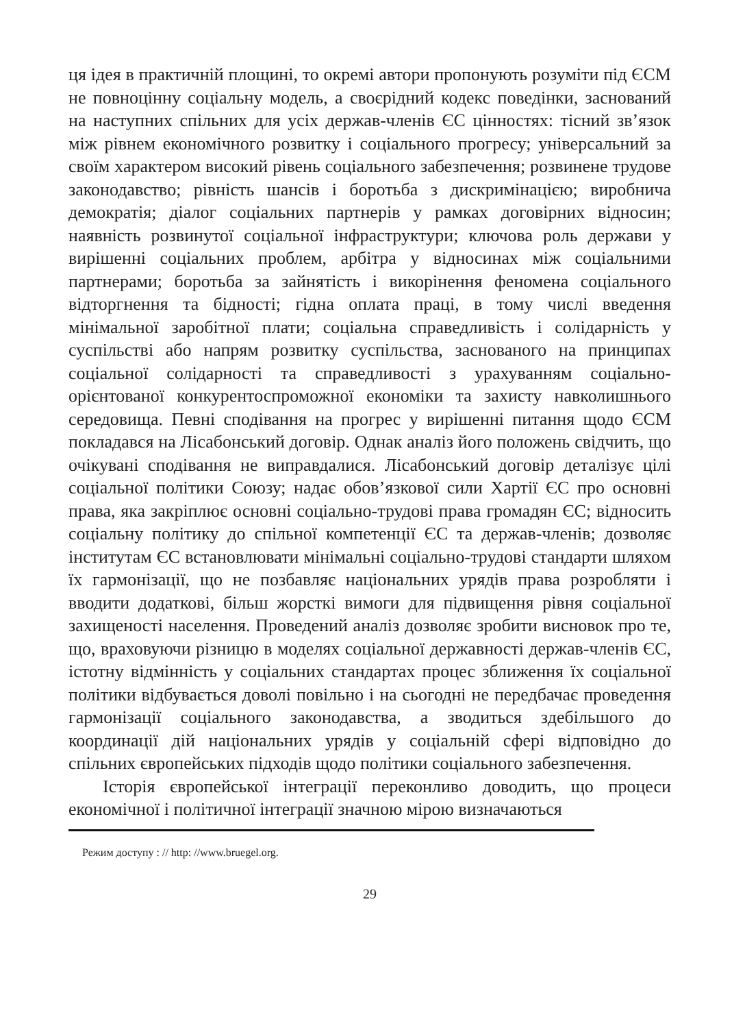ця ідея в практичній площині, то окремі автори пропонують розуміти під ЄСМ не повноцінну соціальну модель, а своєрідний кодекс поведінки, заснований на наступних спільних для усіх держав-членів ЄС цінностях: тісний зв’язок між рівнем економічного розвитку і соціального прогресу; універсальний за своїм характером високий рівень соціального забезпечення; розвинене трудове законодавство; рівність шансів і боротьба з дискримінацією; виробнича демократія; діалог соціальних партнерів у рамках договірних відносин; наявність розвинутої соціальної інфраструктури; ключова роль держави у вирішенні соціальних проблем, арбітра у відносинах між соціальними партнерами; боротьба за зайнятість і викорінення феномена соціального відторгнення та бідності; гідна оплата праці, в тому числі введення мінімальної заробітної плати; соціальна справедливість і солідарність у суспільстві або напрям розвитку суспільства, заснованого на принципах соціальної солідарності та справедливості з урахуванням соціально-орієнтованої конкурентоспроможної економіки та захисту навколишнього середовища. Певні сподівання на прогрес у вирішенні питання щодо ЄСМ покладався на Лісабонський договір. Однак аналіз його положень свідчить, що очікувані сподівання не виправдалися. Лісабонський договір деталізує цілі соціальної політики Союзу; надає обов’язкової сили Хартії ЄС про основні права, яка закріплює основні соціально-трудові права громадян ЄС; відносить соціальну політику до спільної компетенції ЄС та держав-членів; дозволяє інститутам ЄС встановлювати мінімальні соціально-трудові стандарти шляхом їх гармонізації, що не позбавляє національних урядів права розробляти і вводити додаткові, більш жорсткі вимоги для підвищення рівня соціальної захищеності населення. Проведений аналіз дозволяє зробити висновок про те, що, враховуючи різницю в моделях соціальної державності держав-членів ЄС, істотну відмінність у соціальних стандартах процес зближення їх соціальної політики відбувається доволі повільно і на сьогодні не передбачає проведення гармонізації соціального законодавства, а зводиться здебільшого до координації дій національних урядів у соціальній сфері відповідно до спільних європейських підходів щодо політики соціального забезпечення.
Історія європейської інтеграції переконливо доводить, що процеси економічної і політичної інтеграції значною мірою визначаються
Режим доступу : // http: //www.bruegel.org.
29